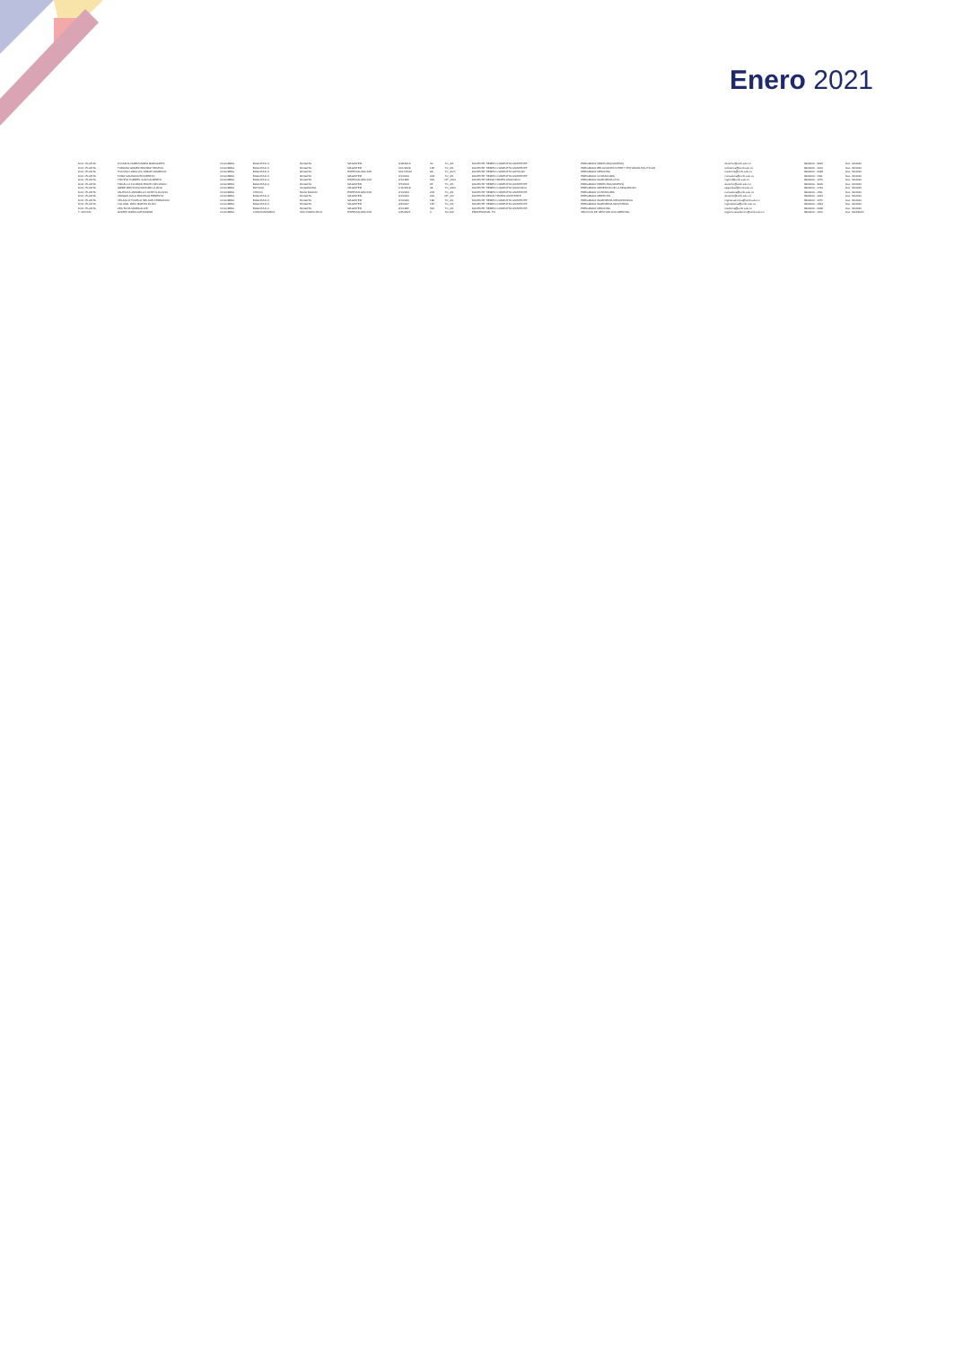Enero 2021
| DOC. PLANTA | TOVAR ALVAREZ MARIA MARGARITA | COLOMBIA | BOGOTA D.C. | BOGOTA | MAGISTER | 4/18/2013 | 40 | TC_AS | DOCENTE TIEMPO COMPLETO ASISTENTE | PREGRADO DERECHO(CAMPUS) | derecho@umb.edu.co | 6900000 - 3195 | Dec. 31/2020 |
| DOC. PLANTA | TURIANA GOMEZ BEATRIZ HELENA | COLOMBIA | BOGOTA D.C. | BOGOTA | MAGISTER | 10/1/2009 | 136 | TC_AS | DOCENTE TIEMPO COMPLETO ASISTENTE | PREGRADO RELACIONES INTER Y ESTUDIOS POLITICOS | relinternal@umb.edu.co | 6900000 - 1144 | Dec. 31/2020 |
| DOC. PLANTA | TOLOSA CUBILLOS JORGE MAURICIO | COLOMBIA | BOGOTA D.C. | BOGOTA | ESPECIALIZACION | 10/17/2012 | 99 | TC_AUX | DOCENTE TIEMPO COMPLETO AUXILIAR | PREGRADO MEDICINA | medicina@umb.edu.co | 6900000 - 2048 | Dec. 31/2020 |
| DOC. PLANTA | TORO GALEANO EDILBERTO | COLOMBIA | BOGOTA D.C. | BOGOTA | MAGISTER | 2/1/2004 | 203 | TC_AS | DOCENTE TIEMPO COMPLETO ASISTENTE | PREGRADO CONTADURIA | contaduria@umb.edu.co | 6900000 - 1311 | Dec. 31/2020 |
| DOC. PLANTA | TRIVIÑO TORRES JULIO ALBERTO | COLOMBIA | BOGOTA D.C. | BOGOTA | ESPECIALIZACION | 2/1/1995 | 312 | MT_ASO | DOCENTE MEDIO TIEMPO ASOCIADO | PREGRADO INGENIERIA CIVIL | ingcivil@umb.edu.co | 6900000 - 1275 | Dec. 31/2020 |
| DOC. PLANTA | TRUJILLO FLORIAN EDWIN SECUNDO | COLOMBIA | BOGOTA D.C. | BOGOTA | MAGISTER | 5/5/2013 | 95 | TC_AS | DOCENTE TIEMPO COMPLETO ASISTENTE | PREGRADO DERECHO(CAMPUS) | derecho@umb.edu.co | 6900000 - 3019 | Dec. 31/2020 |
| DOC. PLANTA | URIBE MENTURA SANDRA LILIANA | COLOMBIA | BOYACA | SOGAMOSO | MAGISTER | 1/15/2018 | 48 | TC_ASO | DOCENTE TIEMPO COMPLETO ASOCIADO | PREGRADO GERENCIA DE LA SEGURIDAD | seguridad@umb.edu.co | 6900000 - 1740 | Dec. 31/2020 |
| DOC. PLANTA | VALENCIA JARAMILLO JOSE FLAVIANO | COLOMBIA | CHOCO | BAJO BAUDO | ESPECIALIZACION | 2/1/2004 | 203 | TC_AS | DOCENTE TIEMPO COMPLETO ASISTENTE | PREGRADO CONTADURIA | contaduria@umb.edu.co | 6900000 - 1311 | Dec. 31/2020 |
| DOC. PLANTA | VARGAS AVILA RODRIGO ERNESTO | COLOMBIA | BOGOTA D.C. | BOGOTA | MAGISTER | 6/1/2004 | 200 | MT_AS | DOCENTE MEDIO TIEMPO ASISTENTE | PREGRADO DERECHO | derecho@umb.edu.co | 6900000 - 1244 | Dec. 31/2020 |
| DOC. PLANTA | VELASCO TOLEDO NELSON FERNANDO | COLOMBIA | BOGOTA D.C. | BOGOTA | MAGISTER | 2/1/2006 | 180 | TC_AS | DOCENTE TIEMPO COMPLETO ASISTENTE | PREGRADO INGENIERIA MECATRONICA | ingmecatronica@umb.edu.co | 6900000 - 1275 | Dec. 31/2020 |
| DOC. PLANTA | VILLAMIL RIZO MARTIN ELIAS | COLOMBIA | BOGOTA D.C. | BOGOTA | MAGISTER | 2/2/2007 | 165 | TC_AS | DOCENTE TIEMPO COMPLETO ASISTENTE | PREGRADO INGENIERIA INDUSTRIAL | ingindustrial@umb.edu.co | 6900000 - 1294 | Dec. 31/2020 |
| DOC. PLANTA | ZEA TAVIA MARIA ALICE | COLOMBIA | BOGOTA D.C. | BOGOTA | MAGISTER | 2/1/1995 | 312 | TC_AS | DOCENTE TIEMPO COMPLETO ASISTENTE | PREGRADO MEDICINA | medicina@umb.edu.co | 6900000 - 2048 | Dec. 31/2020 |
| T. OFICIAL | GOMEZ MARIA ALEJANDRA | COLOMBIA | CUNDINAMARCA | SAN FRANCISCO | ESPECIALIZACION | 1/25/2021 | 0 | TO-120 | PROFESIONAL TO | SECCION DE GESTION DOCUMENTAL | registro.academico@umb.edu.co | 6900000 - 1150 | Dec. 30/4/2020 |